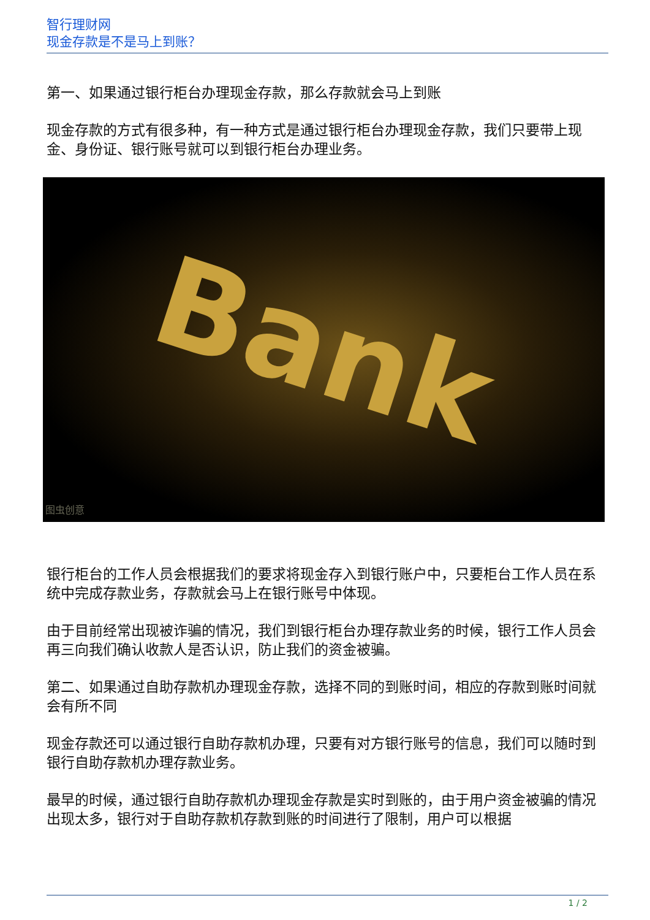智行理财网
现金存款是不是马上到账？
第一、如果通过银行柜台办理现金存款，那么存款就会马上到账
现金存款的方式有很多种，有一种方式是通过银行柜台办理现金存款，我们只要带上现金、身份证、银行账号就可以到银行柜台办理业务。
Bank
图虫创意
银行柜台的工作人员会根据我们的要求将现金存入到银行账户中，只要柜台工作人员在系统中完成存款业务，存款就会马上在银行账号中体现。
由于目前经常出现被诈骗的情况，我们到银行柜台办理存款业务的时候，银行工作人员会再三向我们确认收款人是否认识，防止我们的资金被骗。
第二、如果通过自助存款机办理现金存款，选择不同的到账时间，相应的存款到账时间就会有所不同
现金存款还可以通过银行自助存款机办理，只要有对方银行账号的信息，我们可以随时到银行自助存款机办理存款业务。
最早的时候，通过银行自助存款机办理现金存款是实时到账的，由于用户资金被骗的情况出现太多，银行对于自助存款机存款到账的时间进行了限制，用户可以根据
1 / 2